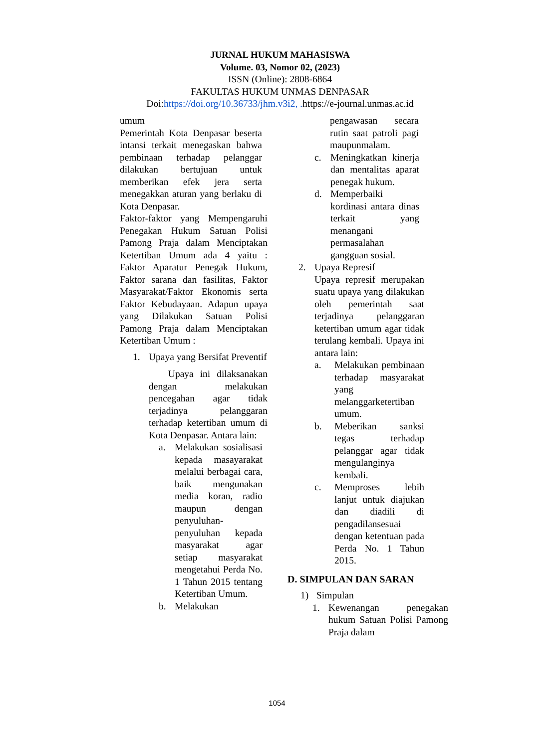JURNAL HUKUM MAHASISWA
Volume. 03, Nomor 02, (2023)
ISSN (Online): 2808-6864
FAKULTAS HUKUM UNMAS DENPASAR
Doi:https://doi.org/10.36733/jhm.v3i2, . https://e-journal.unmas.ac.id
umum
Pemerintah Kota Denpasar beserta intansi terkait menegaskan bahwa pembinaan terhadap pelanggar dilakukan bertujuan untuk memberikan efek jera serta menegakkan aturan yang berlaku di Kota Denpasar.
Faktor-faktor yang Mempengaruhi Penegakan Hukum Satuan Polisi Pamong Praja dalam Menciptakan Ketertiban Umum ada 4 yaitu : Faktor Aparatur Penegak Hukum, Faktor sarana dan fasilitas, Faktor Masyarakat/Faktor Ekonomis serta Faktor Kebudayaan. Adapun upaya yang Dilakukan Satuan Polisi Pamong Praja dalam Menciptakan Ketertiban Umum :
1. Upaya yang Bersifat Preventif
Upaya ini dilaksanakan dengan melakukan pencegahan agar tidak terjadinya pelanggaran terhadap ketertiban umum di Kota Denpasar. Antara lain:
a. Melakukan sosialisasi kepada masayarakat melalui berbagai cara, baik mengunakan media koran, radio maupun dengan penyuluhan-penyuluhan kepada masyarakat agar setiap masyarakat mengetahui Perda No. 1 Tahun 2015 tentang Ketertiban Umum.
b. Melakukan
pengawasan secara rutin saat patroli pagi maupunmalam.
c. Meningkatkan kinerja dan mentalitas aparat penegak hukum.
d. Memperbaiki kordinasi antara dinas terkait yang menangani permasalahan gangguan sosial.
2. Upaya Represif
Upaya represif merupakan suatu upaya yang dilakukan oleh pemerintah saat terjadinya pelanggaran ketertiban umum agar tidak terulang kembali. Upaya ini antara lain:
a. Melakukan pembinaan terhadap masyarakat yang melanggarketertiban umum.
b. Meberikan sanksi tegas terhadap pelanggar agar tidak mengulanginya kembali.
c. Memproses lebih lanjut untuk diajukan dan diadili di pengadilansesuai dengan ketentuan pada Perda No. 1 Tahun 2015.
D. SIMPULAN DAN SARAN
1) Simpulan
1. Kewenangan penegakan hukum Satuan Polisi Pamong Praja dalam
1054